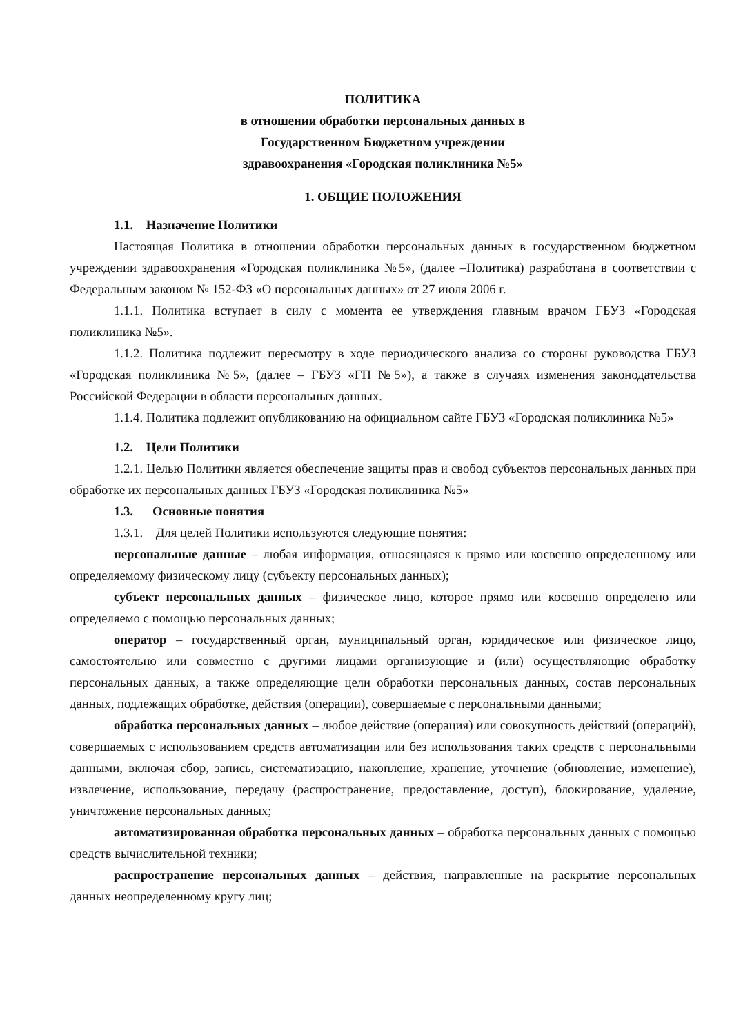ПОЛИТИКА
в отношении обработки персональных данных в
Государственном Бюджетном учреждении
здравоохранения «Городская поликлиника №5»
1. ОБЩИЕ ПОЛОЖЕНИЯ
1.1. Назначение Политики
Настоящая Политика в отношении обработки персональных данных в государственном бюджетном учреждении здравоохранения «Городская поликлиника №5», (далее –Политика) разработана в соответствии с Федеральным законом № 152-ФЗ «О персональных данных» от 27 июля 2006 г.
1.1.1. Политика вступает в силу с момента ее утверждения главным врачом ГБУЗ «Городская поликлиника №5».
1.1.2. Политика подлежит пересмотру в ходе периодического анализа со стороны руководства ГБУЗ «Городская поликлиника №5», (далее – ГБУЗ «ГП №5»), а также в случаях изменения законодательства Российской Федерации в области персональных данных.
1.1.4. Политика подлежит опубликованию на официальном сайте ГБУЗ «Городская поликлиника №5»
1.2. Цели Политики
1.2.1. Целью Политики является обеспечение защиты прав и свобод субъектов персональных данных при обработке их персональных данных ГБУЗ «Городская поликлиника №5»
1.3. Основные понятия
1.3.1. Для целей Политики используются следующие понятия:
персональные данные – любая информация, относящаяся к прямо или косвенно определенному или определяемому физическому лицу (субъекту персональных данных);
субъект персональных данных – физическое лицо, которое прямо или косвенно определено или определяемо с помощью персональных данных;
оператор – государственный орган, муниципальный орган, юридическое или физическое лицо, самостоятельно или совместно с другими лицами организующие и (или) осуществляющие обработку персональных данных, а также определяющие цели обработки персональных данных, состав персональных данных, подлежащих обработке, действия (операции), совершаемые с персональными данными;
обработка персональных данных – любое действие (операция) или совокупность действий (операций), совершаемых с использованием средств автоматизации или без использования таких средств с персональными данными, включая сбор, запись, систематизацию, накопление, хранение, уточнение (обновление, изменение), извлечение, использование, передачу (распространение, предоставление, доступ), блокирование, удаление, уничтожение персональных данных;
автоматизированная обработка персональных данных – обработка персональных данных с помощью средств вычислительной техники;
распространение персональных данных – действия, направленные на раскрытие персональных данных неопределенному кругу лиц;